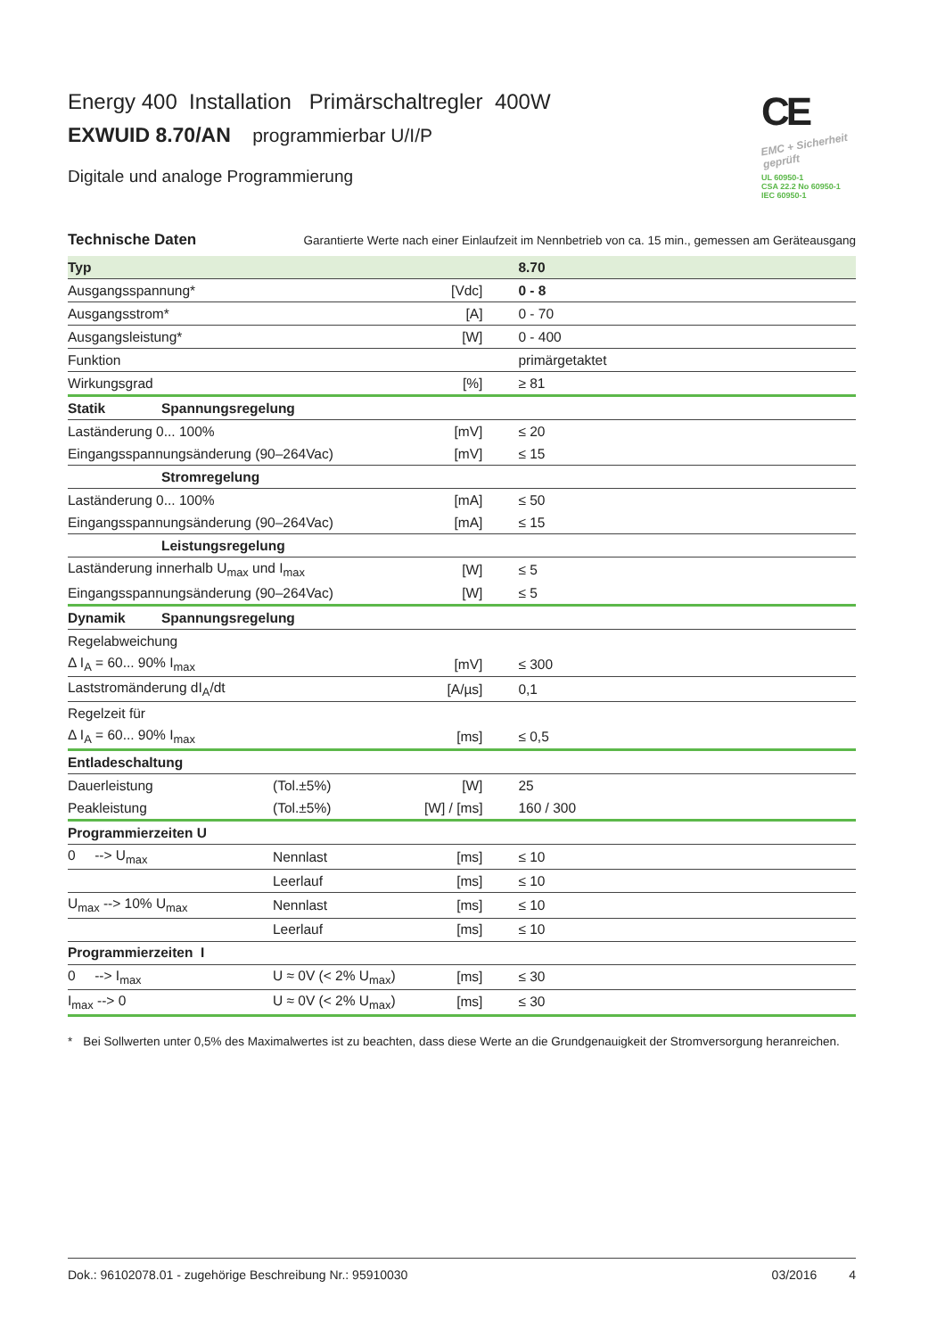CE
EMC + Sicherheit geprüft
UL 60950-1
CSA 22.2 No 60950-1
IEC 60950-1
Energy 400 Installation Primärschaltregler 400W
EXWUID 8.70/AN programmierbar U/I/P
Digitale und analoge Programmierung
Technische Daten Garantierte Werte nach einer Einlaufzeit im Nennbetrieb von ca. 15 min., gemessen am Geräteausgang
| Typ | | | | 8.70 |
| Ausgangsspannung* | | | [Vdc] | 0 - 8 |
| Ausgangsstrom* | | | [A] | 0 - 70 |
| Ausgangsleistung* | | | [W] | 0 - 400 |
| Funktion | | | | primärgetaktet |
| Wirkungsgrad | | | [%] | ≥ 81 |
| Statik | Spannungsregelung | | | |
| Laständerung 0... 100% | | | [mV] | ≤ 20 |
| Eingangsspannungsänderung (90–264Vac) | | | [mV] | ≤ 15 |
| | Stromregelung | | | |
| Laständerung 0... 100% | | | [mA] | ≤ 50 |
| Eingangsspannungsänderung (90–264Vac) | | | [mA] | ≤ 15 |
| | Leistungsregelung | | | |
| Laständerung innerhalb U<sub>max</sub> und I<sub>max</sub> | | | [W] | ≤ 5 |
| Eingangsspannungsänderung (90–264Vac) | | | [W] | ≤ 5 |
| Dynamik | Spannungsregelung | | | |
| Regelabweichung | | | | |
| Δ I<sub>A</sub> = 60... 90% I<sub>max</sub> | | | [mV] | ≤ 300 |
| Laststromänderung dI<sub>A</sub>/dt | | | [A/µs] | 0,1 |
| Regelzeit für | | | | |
| Δ I<sub>A</sub> = 60... 90% I<sub>max</sub> | | | [ms] | ≤ 0,5 |
| Entladeschaltung | | | | |
| Dauerleistung | | (Tol.±5%) | [W] | 25 |
| Peakleistung | | (Tol.±5%) | [W] / [ms] | 160 / 300 |
| Programmierzeiten U | | | | |
| 0 --> U<sub>max</sub> | | Nennlast | [ms] | ≤ 10 |
| | | Leerlauf | [ms] | ≤ 10 |
| U<sub>max</sub> --> 10% U<sub>max</sub> | | Nennlast | [ms] | ≤ 10 |
| | | Leerlauf | [ms] | ≤ 10 |
| Programmierzeiten I | | | | |
| 0 --> I<sub>max</sub> | | U ≈ 0V (< 2% U<sub>max</sub>) | [ms] | ≤ 30 |
| I<sub>max</sub> --> 0 | | U ≈ 0V (< 2% U<sub>max</sub>) | [ms] | ≤ 30 |
* Bei Sollwerten unter 0,5% des Maximalwertes ist zu beachten, dass diese Werte an die Grundgenauigkeit der Stromversorgung heranreichen.
Dok.: 96102078.01 - zugehörige Beschreibung Nr.: 95910030 03/2016 4